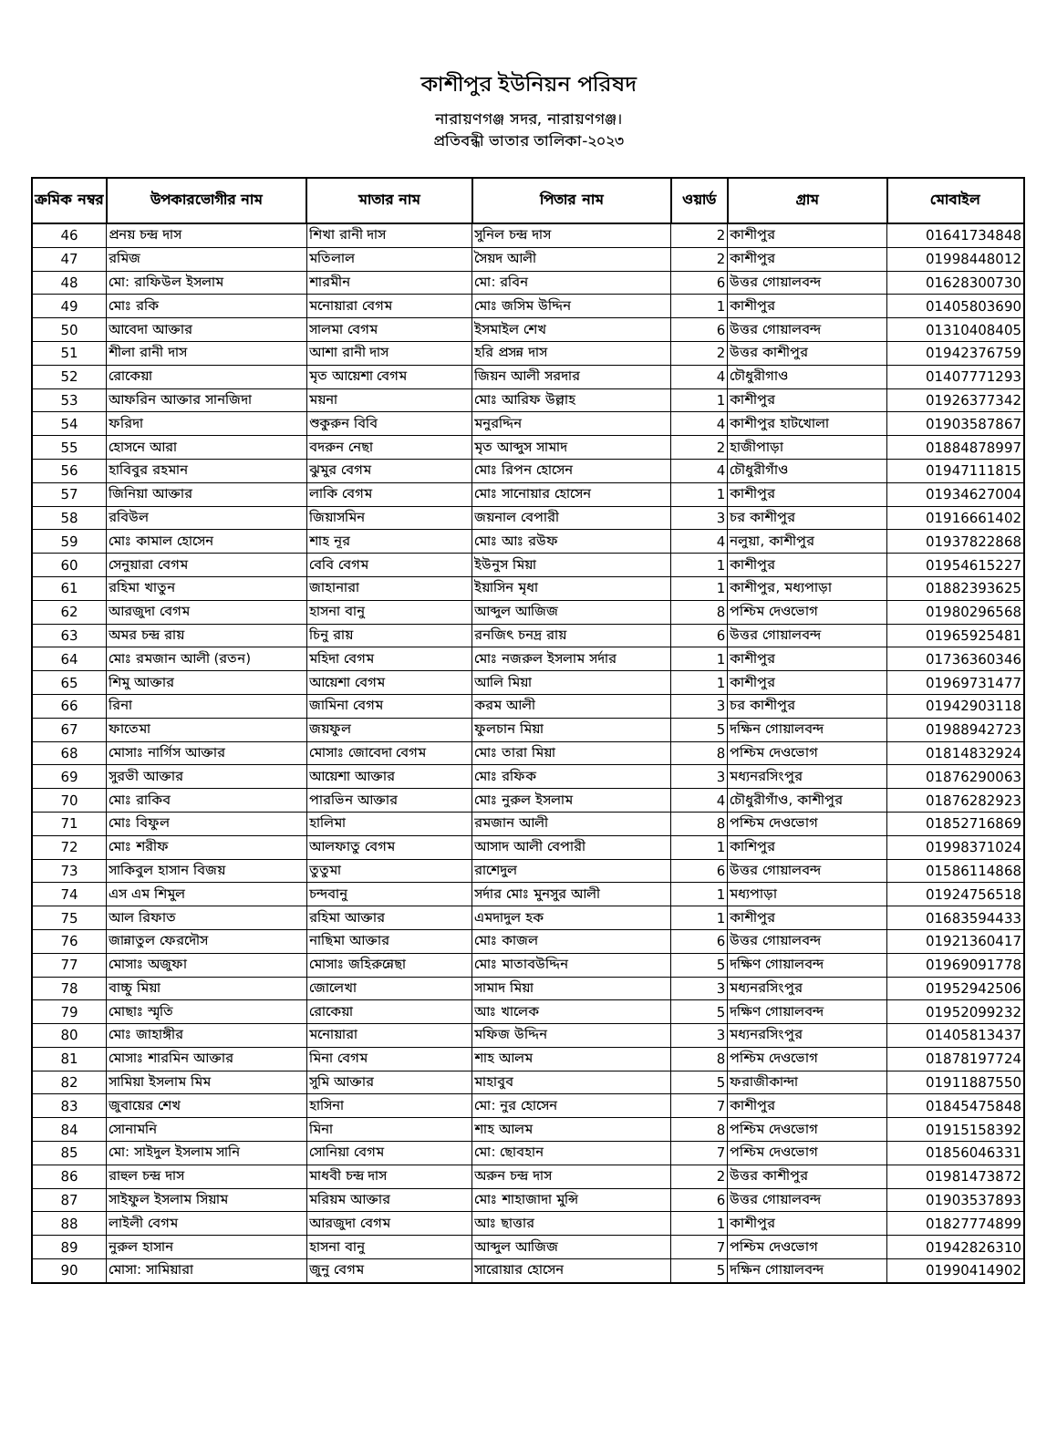কাশীপুর ইউনিয়ন পরিষদ
নারায়ণগঞ্জ সদর, নারায়ণগঞ্জ।
প্রতিবন্ধী ভাতার তালিকা-২০২৩
| ক্রমিক নম্বর | উপকারভোগীর নাম | মাতার নাম | পিতার নাম | ওয়ার্ড | গ্রাম | মোবাইল |
| --- | --- | --- | --- | --- | --- | --- |
| 46 | প্রনয় চন্দ্র দাস | শিখা রানী দাস | সুনিল চন্দ্র দাস | 2 | কাশীপুর | 01641734848 |
| 47 | রমিজ | মতিলাল | সৈয়দ আলী | 2 | কাশীপুর | 01998448012 |
| 48 | মো: রাফিউল ইসলাম | শারমীন | মো: রবিন | 6 | উত্তর গোয়ালবন্দ | 01628300730 |
| 49 | মোঃ রকি | মনোয়ারা বেগম | মোঃ জসিম উদ্দিন | 1 | কাশীপুর | 01405803690 |
| 50 | আবেদা আক্তার | সালমা বেগম | ইসমাইল শেখ | 6 | উত্তর গোয়ালবন্দ | 01310408405 |
| 51 | শীলা রানী দাস | আশা রানী দাস | হরি প্রসন্ন দাস | 2 | উত্তর কাশীপুর | 01942376759 |
| 52 | রোকেয়া | মৃত আয়েশা বেগম | জিয়ন আলী সরদার | 4 | চৌধুরীগাও | 01407771293 |
| 53 | আফরিন আক্তার সানজিদা | ময়না | মোঃ আরিফ উল্লাহ | 1 | কাশীপুর | 01926377342 |
| 54 | ফরিদা | শুকুরুন বিবি | মনুরদ্দিন | 4 | কাশীপুর হাটখোলা | 01903587867 |
| 55 | হোসনে আরা | বদরুন নেছা | মৃত আব্দুস সামাদ | 2 | হাজীপাড়া | 01884878997 |
| 56 | হাবিবুর রহমান | ঝুমুর বেগম | মোঃ রিপন হোসেন | 4 | চৌধুরীগাঁও | 01947111815 |
| 57 | জিনিয়া আক্তার | লাকি বেগম | মোঃ সানোয়ার হোসেন | 1 | কাশীপুর | 01934627004 |
| 58 | রবিউল | জিয়াসমিন | জয়নাল বেপারী | 3 | চর কাশীপুর | 01916661402 |
| 59 | মোঃ কামাল হোসেন | শাহ নূর | মোঃ আঃ রউফ | 4 | নলুয়া, কাশীপুর | 01937822868 |
| 60 | সেনুয়ারা বেগম | বেবি বেগম | ইউনুস মিয়া | 1 | কাশীপুর | 01954615227 |
| 61 | রহিমা খাতুন | জাহানারা | ইয়াসিন মৃধা | 1 | কাশীপুর, মধ্যপাড়া | 01882393625 |
| 62 | আরজুদা বেগম | হাসনা বানু | আব্দুল আজিজ | 8 | পশ্চিম দেওভোগ | 01980296568 |
| 63 | অমর চন্দ্র রায় | চিনু রায় | রনজিৎ চনদ্র রায় | 6 | উত্তর গোয়ালবন্দ | 01965925481 |
| 64 | মোঃ রমজান আলী (রতন) | মহিদা বেগম | মোঃ নজরুল ইসলাম সর্দার | 1 | কাশীপুর | 01736360346 |
| 65 | শিমু আক্তার | আয়েশা বেগম | আলি মিয়া | 1 | কাশীপুর | 01969731477 |
| 66 | রিনা | জামিনা বেগম | করম আলী | 3 | চর কাশীপুর | 01942903118 |
| 67 | ফাতেমা | জয়ফুল | ফুলচান মিয়া | 5 | দক্ষিন গোয়ালবন্দ | 01988942723 |
| 68 | মোসাঃ নার্গিস আক্তার | মোসাঃ জোবেদা বেগম | মোঃ তারা মিয়া | 8 | পশ্চিম দেওভোগ | 01814832924 |
| 69 | সুরভী আক্তার | আয়েশা আক্তার | মোঃ রফিক | 3 | মধ্যনরসিংপুর | 01876290063 |
| 70 | মোঃ রাকিব | পারভিন আক্তার | মোঃ নুরুল ইসলাম | 4 | চৌধুরীগাঁও, কাশীপুর | 01876282923 |
| 71 | মোঃ বিফুল | হালিমা | রমজান আলী | 8 | পশ্চিম দেওভোগ | 01852716869 |
| 72 | মোঃ শরীফ | আলফাতু বেগম | আসাদ আলী বেপারী | 1 | কাশিপুর | 01998371024 |
| 73 | সাকিবুল হাসান বিজয় | তুতুমা | রাশেদুল | 6 | উত্তর গোয়ালবন্দ | 01586114868 |
| 74 | এস এম শিমুল | চন্দবানু | সর্দার মোঃ মুনসুর আলী | 1 | মধ্যপাড়া | 01924756518 |
| 75 | আল রিফাত | রহিমা আক্তার | এমদাদুল হক | 1 | কাশীপুর | 01683594433 |
| 76 | জান্নাতুল ফেরদৌস | নাছিমা আক্তার | মোঃ কাজল | 6 | উত্তর গোয়ালবন্দ | 01921360417 |
| 77 | মোসাঃ অজুফা | মোসাঃ জহিরুন্নেছা | মোঃ মাতাবউদ্দিন | 5 | দক্ষিণ গোয়ালবন্দ | 01969091778 |
| 78 | বাচ্চু মিয়া | জোলেখা | সামাদ মিয়া | 3 | মধ্যনরসিংপুর | 01952942506 |
| 79 | মোছাঃ স্মৃতি | রোকেয়া | আঃ খালেক | 5 | দক্ষিণ গোয়ালবন্দ | 01952099232 |
| 80 | মোঃ জাহাঙ্গীর | মনোয়ারা | মফিজ উদ্দিন | 3 | মধ্যনরসিংপুর | 01405813437 |
| 81 | মোসাঃ শারমিন আক্তার | মিনা বেগম | শাহ আলম | 8 | পশ্চিম দেওভোগ | 01878197724 |
| 82 | সামিয়া ইসলাম মিম | সুমি আক্তার | মাহাবুব | 5 | ফরাজীকান্দা | 01911887550 |
| 83 | জুবায়ের শেখ | হাসিনা | মো: নুর হোসেন | 7 | কাশীপুর | 01845475848 |
| 84 | সোনামনি | মিনা | শাহ আলম | 8 | পশ্চিম দেওভোগ | 01915158392 |
| 85 | মো: সাইদুল ইসলাম সানি | সোনিয়া বেগম | মো: ছোবহান | 7 | পশ্চিম দেওভোগ | 01856046331 |
| 86 | রাহুল চন্দ্র দাস | মাধবী চন্দ্র দাস | অরুন চন্দ্র দাস | 2 | উত্তর কাশীপুর | 01981473872 |
| 87 | সাইফুল ইসলাম সিয়াম | মরিয়ম আক্তার | মোঃ শাহাজাদা মুন্সি | 6 | উত্তর গোয়ালবন্দ | 01903537893 |
| 88 | লাইলী বেগম | আরজুদা বেগম | আঃ ছাত্তার | 1 | কাশীপুর | 01827774899 |
| 89 | নুরুল হাসান | হাসনা বানু | আব্দুল আজিজ | 7 | পশ্চিম দেওভোগ | 01942826310 |
| 90 | মোসা: সামিয়ারা | জুনু বেগম | সারোয়ার হোসেন | 5 | দক্ষিন গোয়ালবন্দ | 01990414902 |